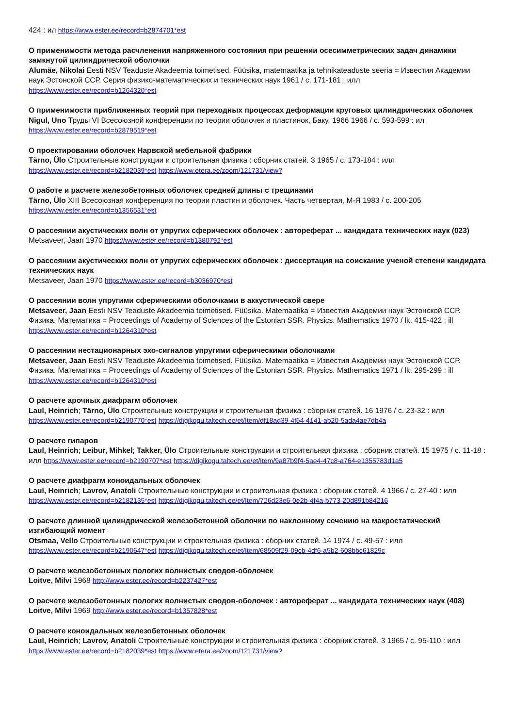424 : ил https://www.ester.ee/record=b2874701*est
О применимости метода расчленения напряженного состояния при решении осесимметрических задач динамики замкнутой цилиндрической оболочки
Alumäe, Nikolai Eesti NSV Teaduste Akadeemia toimetised. Füüsika, matemaatika ja tehnikateaduste seeria = Известия Академии наук Эстонской ССР. Серия физико-математических и технических наук 1961 / с. 171-181 : илл
https://www.ester.ee/record=b1264320*est
О применимости приближенных теорий при переходных процессах деформации круговых цилиндрических оболочек
Nigul, Uno Труды VI Всесоюзной конференции по теории оболочек и пластинок, Баку, 1966 1966 / с. 593-599 : ил
https://www.ester.ee/record=b2879519*est
О проектировании оболочек Нарвской мебельной фабрики
Tärno, Ülo Строительные конструкции и строительная физика : сборник статей. 3 1965 / с. 173-184 : илл
https://www.ester.ee/record=b2182039*est https://www.etera.ee/zoom/121731/view?
О работе и расчете железобетонных оболочек средней длины с трещинами
Tärno, Ülo XIII Всесоюзная конференция по теории пластин и оболочек. Часть четвертая, М-Я 1983 / с. 200-205
https://www.ester.ee/record=b1356531*est
О рассеянии акустических волн от упругих сферических оболочек : автореферат ... кандидата технических наук (023)
Metsaveer, Jaan 1970 https://www.ester.ee/record=b1380792*est
О рассеянии акустических волн от упругих сферических оболочек : диссертация на соискание ученой степени кандидата технических наук
Metsaveer, Jaan 1970 https://www.ester.ee/record=b3036970*est
О рассеянии волн упругими сферическими оболочками в аккустической свере
Metsaveer, Jaan Eesti NSV Teaduste Akadeemia toimetised. Füüsika. Matemaatika = Известия Академии наук Эстонской ССР. Физика. Математика = Proceedings of Academy of Sciences of the Estonian SSR. Physics. Mathematics 1970 / lk. 415-422 : ill
https://www.ester.ee/record=b1264310*est
О рассеянии нестационарных эхо-сигналов упругими сферическими оболочками
Metsaveer, Jaan Eesti NSV Teaduste Akadeemia toimetised. Füüsika. Matemaatika = Известия Академии наук Эстонской ССР. Физика. Математика = Proceedings of Academy of Sciences of the Estonian SSR. Physics. Mathematics 1971 / lk. 295-299 : ill
https://www.ester.ee/record=b1264310*est
О расчете арочных диафрагм оболочек
Laul, Heinrich; Tärno, Ülo Строительные конструкции и строительная физика : сборник статей. 16 1976 / с. 23-32 : илл
https://www.ester.ee/record=b2190770*est https://digikogu.taltech.ee/et/Item/df18ad39-4f64-4141-ab20-5ada4ae7db4a
О расчете гипаров
Laul, Heinrich; Leibur, Mihkel; Takker, Ülo Строительные конструкции и строительная физика : сборник статей. 15 1975 / с. 11-18 : илл https://www.ester.ee/record=b2190707*est https://digikogu.taltech.ee/et/Item/9a87b9f4-5ae4-47c8-a764-e1355783d1a5
О расчете диафрагм коноидальных оболочек
Laul, Heinrich; Lavrov, Anatoli Строительные конструкции и строительная физика : сборник статей. 4 1966 / с. 27-40 : илл
https://www.ester.ee/record=b2182135*est https://digikogu.taltech.ee/et/Item/726d23e6-0e2b-4f4a-b773-20d891b84216
О расчете длинной цилиндрической железобетонной оболочки по наклонному сечению на макростатический изгибающий момент
Otsmaa, Vello Строительные конструкции и строительная физика : сборник статей. 14 1974 / с. 49-57 : илл
https://www.ester.ee/record=b2190647*est https://digikogu.taltech.ee/et/Item/68509f29-09cb-4df6-a5b2-608bbc61829c
О расчете железобетонных пологих волнистых сводов-оболочек
Loitve, Milvi 1968 http://www.ester.ee/record=b2237427*est
О расчете железобетонных пологих волнистых сводов-оболочек : автореферат ... кандидата технических наук (408)
Loitve, Milvi 1969 http://www.ester.ee/record=b1357828*est
О расчете коноидальных железобетонных оболочек
Laul, Heinrich; Lavrov, Anatoli Строительные конструкции и строительная физика : сборник статей. 3 1965 / с. 95-110 : илл
https://www.ester.ee/record=b2182039*est https://www.etera.ee/zoom/121731/view?